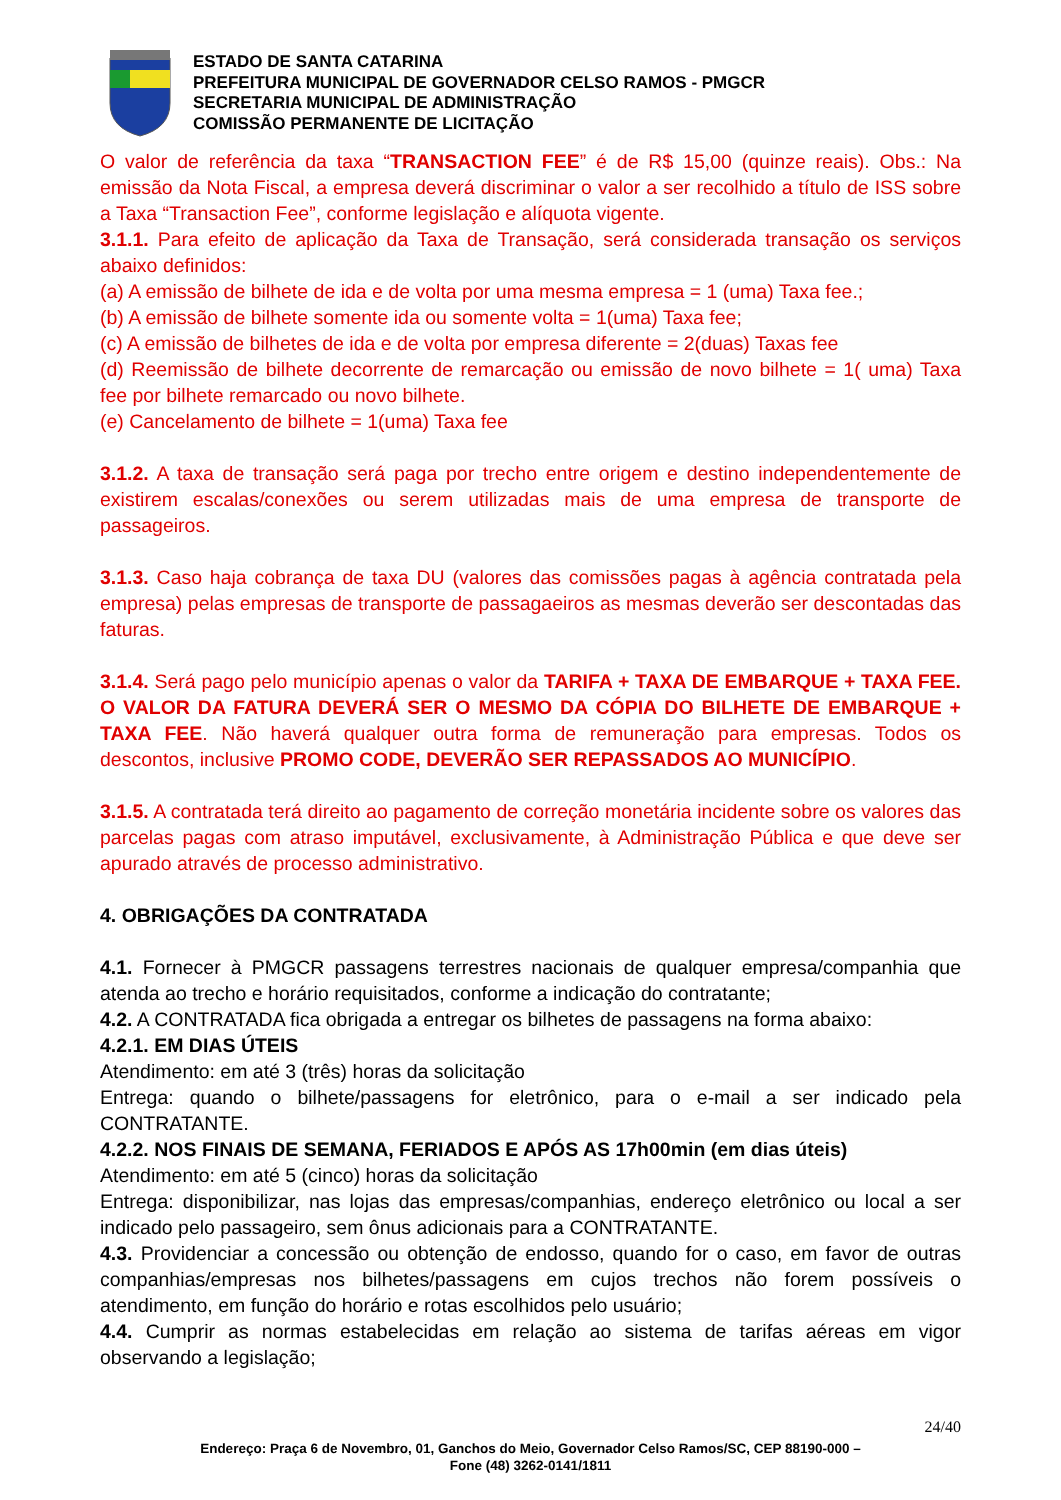ESTADO DE SANTA CATARINA
PREFEITURA MUNICIPAL DE GOVERNADOR CELSO RAMOS - PMGCR
SECRETARIA MUNICIPAL DE ADMINISTRAÇÃO
COMISSÃO PERMANENTE DE LICITAÇÃO
O valor de referência da taxa “TRANSACTION FEE” é de R$ 15,00 (quinze reais). Obs.: Na emissão da Nota Fiscal, a empresa deverá discriminar o valor a ser recolhido a título de ISS sobre a Taxa “Transaction Fee”, conforme legislação e alíquota vigente.
3.1.1. Para efeito de aplicação da Taxa de Transação, será considerada transação os serviços abaixo definidos:
(a) A emissão de bilhete de ida e de volta por uma mesma empresa = 1 (uma) Taxa fee.;
(b) A emissão de bilhete somente ida ou somente volta = 1(uma) Taxa fee;
(c) A emissão de bilhetes de ida e de volta por empresa diferente = 2(duas) Taxas fee
(d) Reemissão de bilhete decorrente de remarcação ou emissão de novo bilhete = 1( uma) Taxa fee por bilhete remarcado ou novo bilhete.
(e) Cancelamento de bilhete = 1(uma) Taxa fee
3.1.2. A taxa de transação será paga por trecho entre origem e destino independentemente de existirem escalas/conexões ou serem utilizadas mais de uma empresa de transporte de passageiros.
3.1.3. Caso haja cobrança de taxa DU (valores das comissões pagas à agência contratada pela empresa) pelas empresas de transporte de passagaeiros as mesmas deverão ser descontadas das faturas.
3.1.4. Será pago pelo município apenas o valor da TARIFA + TAXA DE EMBARQUE + TAXA FEE. O VALOR DA FATURA DEVERÁ SER O MESMO DA CÓPIA DO BILHETE DE EMBARQUE + TAXA FEE. Não haverá qualquer outra forma de remuneração para empresas. Todos os descontos, inclusive PROMO CODE, DEVERÃO SER REPASSADOS AO MUNICÍPIO.
3.1.5. A contratada terá direito ao pagamento de correção monetária incidente sobre os valores das parcelas pagas com atraso imputável, exclusivamente, à Administração Pública e que deve ser apurado através de processo administrativo.
4. OBRIGAÇÕES DA CONTRATADA
4.1. Fornecer à PMGCR passagens terrestres nacionais de qualquer empresa/companhia que atenda ao trecho e horário requisitados, conforme a indicação do contratante;
4.2. A CONTRATADA fica obrigada a entregar os bilhetes de passagens na forma abaixo:
4.2.1. EM DIAS ÚTEIS
Atendimento: em até 3 (três) horas da solicitação
Entrega: quando o bilhete/passagens for eletrônico, para o e-mail a ser indicado pela CONTRATANTE.
4.2.2. NOS FINAIS DE SEMANA, FERIADOS E APÓS AS 17h00min (em dias úteis)
Atendimento: em até 5 (cinco) horas da solicitação
Entrega: disponibilizar, nas lojas das empresas/companhias, endereço eletrônico ou local a ser indicado pelo passageiro, sem ônus adicionais para a CONTRATANTE.
4.3. Providenciar a concessão ou obtenção de endosso, quando for o caso, em favor de outras companhias/empresas nos bilhetes/passagens em cujos trechos não forem possíveis o atendimento, em função do horário e rotas escolhidos pelo usuário;
4.4. Cumprir as normas estabelecidas em relação ao sistema de tarifas aéreas em vigor observando a legislação;
24/40
Endereço: Praça 6 de Novembro, 01, Ganchos do Meio, Governador Celso Ramos/SC, CEP 88190-000 –
Fone (48) 3262-0141/1811